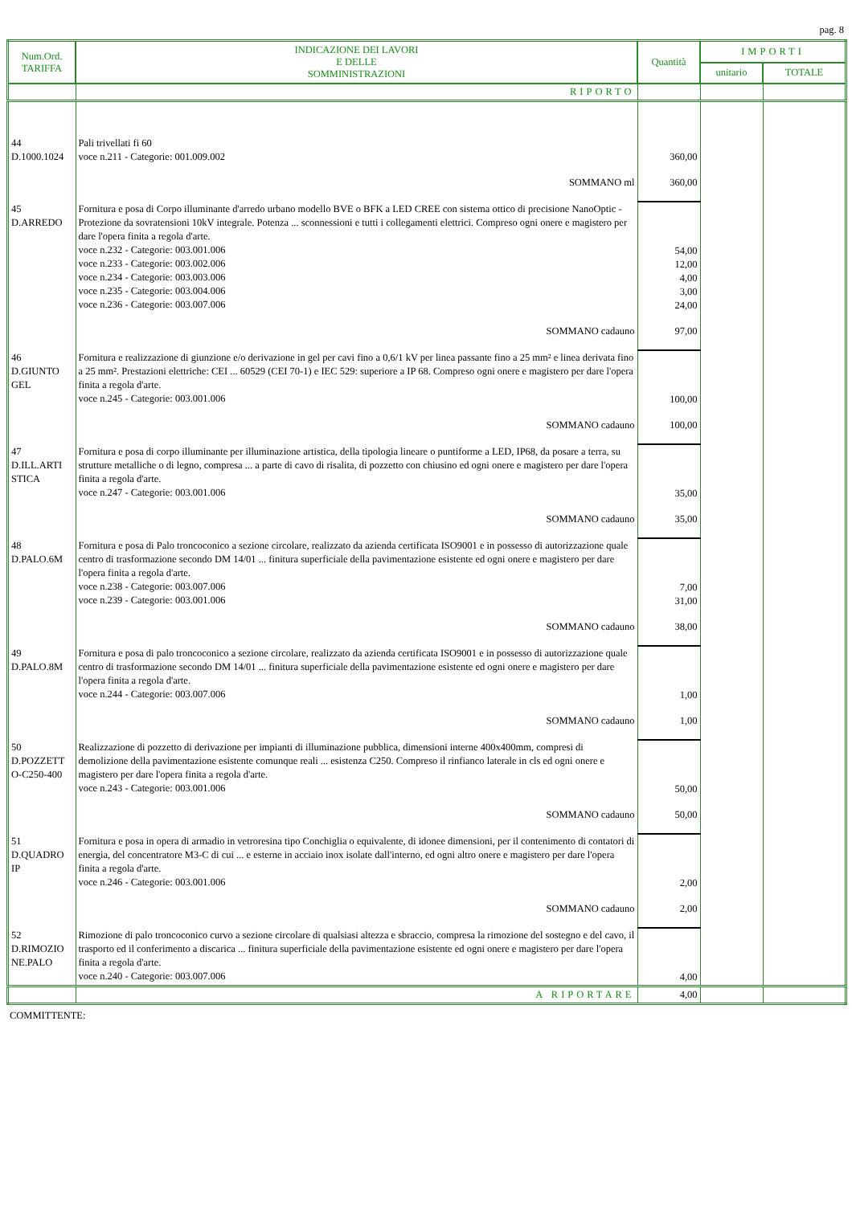pag. 8
| Num.Ord. TARIFFA | INDICAZIONE DEI LAVORI E DELLE SOMMINISTRAZIONI | Quantità | IMPORTI | |
| --- | --- | --- | --- | --- |
| | | | unitario | TOTALE |
| | RIPORTO | | | |
| 44 D.1000.1024 | Pali trivellati fi 60 voce n.211 - Categorie: 001.009.002 | 360,00 | | |
| | SOMMANO ml | 360,00 | | |
| 45 D.ARREDO | Fornitura e posa di Corpo illuminante d'arredo urbano modello BVE o BFK a LED CREE con sistema ottico di precisione NanoOptic - Protezione da sovratensioni 10kV integrale. Potenza ... sconnessioni e tutti i collegamenti elettrici. Compreso ogni onere e magistero per dare l'opera finita a regola d'arte. voce n.232 - Categorie: 003.001.006 voce n.233 - Categorie: 003.002.006 voce n.234 - Categorie: 003.003.006 voce n.235 - Categorie: 003.004.006 voce n.236 - Categorie: 003.007.006 | 54,00 12,00 4,00 3,00 24,00 | | |
| | SOMMANO cadauno | 97,00 | | |
| 46 D.GIUNTO GEL | Fornitura e realizzazione di giunzione e/o derivazione in gel per cavi fino a 0,6/1 kV per linea passante fino a 25 mm² e linea derivata fino a 25 mm². Prestazioni elettriche: CEI ... 60529 (CEI 70-1) e IEC 529: superiore a IP 68. Compreso ogni onere e magistero per dare l'opera finita a regola d'arte. voce n.245 - Categorie: 003.001.006 | 100,00 | | |
| | SOMMANO cadauno | 100,00 | | |
| 47 D.ILL.ARTI STICA | Fornitura e posa di corpo illuminante per illuminazione artistica, della tipologia lineare o puntiforme a LED, IP68, da posare a terra, su strutture metalliche o di legno, compresa ... a parte di cavo di risalita, di pozzetto con chiusino ed ogni onere e magistero per dare l'opera finita a regola d'arte. voce n.247 - Categorie: 003.001.006 | 35,00 | | |
| | SOMMANO cadauno | 35,00 | | |
| 48 D.PALO.6M | Fornitura e posa di Palo troncoconico a sezione circolare, realizzato da azienda certificata ISO9001 e in possesso di autorizzazione quale centro di trasformazione secondo DM 14/01 ... finitura superficiale della pavimentazione esistente ed ogni onere e magistero per dare l'opera finita a regola d'arte. voce n.238 - Categorie: 003.007.006 voce n.239 - Categorie: 003.001.006 | 7,00 31,00 | | |
| | SOMMANO cadauno | 38,00 | | |
| 49 D.PALO.8M | Fornitura e posa di palo troncoconico a sezione circolare, realizzato da azienda certificata ISO9001 e in possesso di autorizzazione quale centro di trasformazione secondo DM 14/01 ... finitura superficiale della pavimentazione esistente ed ogni onere e magistero per dare l'opera finita a regola d'arte. voce n.244 - Categorie: 003.007.006 | 1,00 | | |
| | SOMMANO cadauno | 1,00 | | |
| 50 D.POZZETT O-C250-400 | Realizzazione di pozzetto di derivazione per impianti di illuminazione pubblica, dimensioni interne 400x400mm, compresi di demolizione della pavimentazione esistente comunque reali ... esistenza C250. Compreso il rinfianco laterale in cls ed ogni onere e magistero per dare l'opera finita a regola d'arte. voce n.243 - Categorie: 003.001.006 | 50,00 | | |
| | SOMMANO cadauno | 50,00 | | |
| 51 D.QUADRO IP | Fornitura e posa in opera di armadio in vetroresina tipo Conchiglia o equivalente, di idonee dimensioni, per il contenimento di contatori di energia, del concentratore M3-C di cui ... e esterne in acciaio inox isolate dall'interno, ed ogni altro onere e magistero per dare l'opera finita a regola d'arte. voce n.246 - Categorie: 003.001.006 | 2,00 | | |
| | SOMMANO cadauno | 2,00 | | |
| 52 D.RIMOZIO NE.PALO | Rimozione di palo troncoconico curvo a sezione circolare di qualsiasi altezza e sbraccio, compresa la rimozione del sostegno e del cavo, il trasporto ed il conferimento a discarica ... finitura superficiale della pavimentazione esistente ed ogni onere e magistero per dare l'opera finita a regola d'arte. voce n.240 - Categorie: 003.007.006 | 4,00 | | |
| | A RIPORTARE | 4,00 | | |
COMMITTENTE: